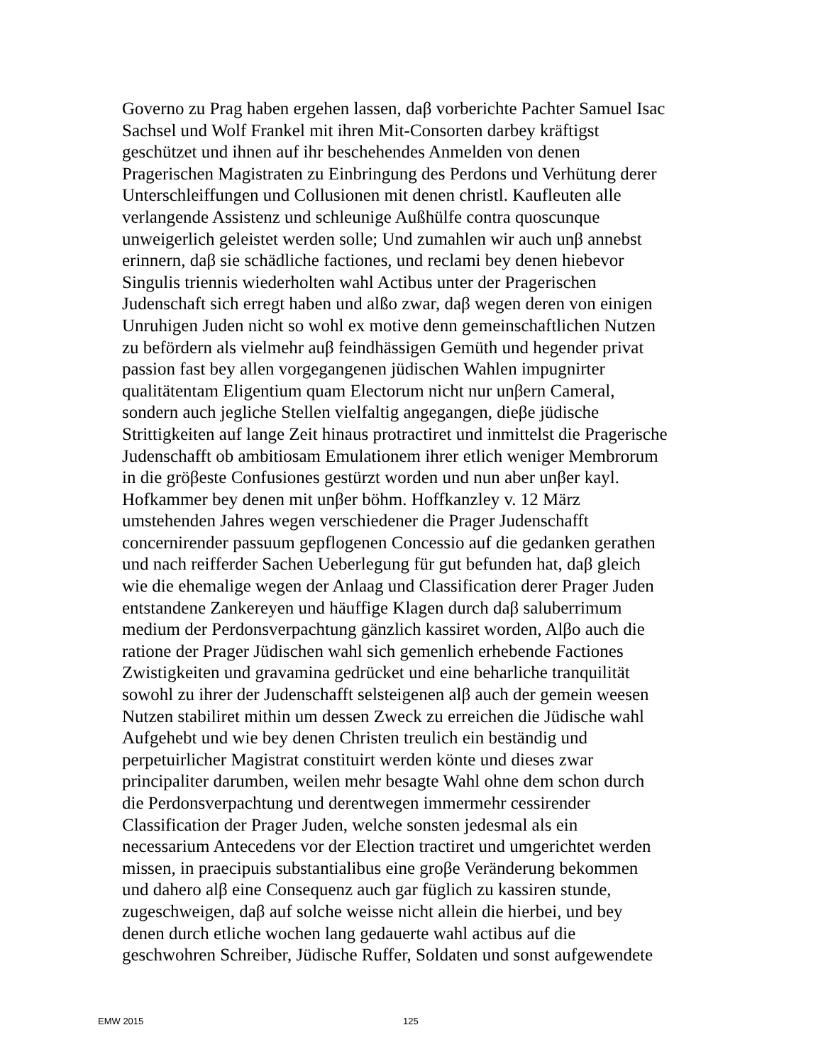Governo zu Prag haben ergehen lassen, daβ vorberichte Pachter Samuel Isac
Sachsel und Wolf Frankel mit ihren Mit-Consorten darbey kräftigst
geschützet und ihnen auf ihr beschehendes Anmelden von denen
Pragerischen Magistraten zu Einbringung des Perdons und Verhütung derer
Unterschleiffungen und Collusionen mit denen christl. Kaufleuten alle
verlangende Assistenz und schleunige Außhülfe contra quoscunque
unweigerlich geleistet werden solle; Und zumahlen wir auch unβ annebst
erinnern, daβ sie schädliche factiones, und reclami bey denen hiebevor
Singulis triennis wiederholten wahl Actibus unter der Pragerischen
Judenschaft sich erregt haben und alßo zwar, daβ wegen deren von einigen
Unruhigen Juden nicht so wohl ex motive denn gemeinschaftlichen Nutzen
zu befördern als vielmehr auβ feindhässigen Gemüth und hegender privat
passion fast bey allen vorgegangenen jüdischen Wahlen impugnirter
qualitätentam Eligentium quam Electorum nicht nur unβern Cameral,
sondern auch jegliche Stellen vielfaltig angegangen, dieβe jüdische
Strittigkeiten auf lange Zeit hinaus protractiret und inmittelst die Pragerische
Judenschafft ob ambitiosam Emulationem ihrer etlich weniger Membrorum
in die gröβeste Confusiones gestürzt worden und nun aber unβer kayl.
Hofkammer bey denen mit unβer böhm. Hoffkanzley v. 12 März
umstehenden Jahres wegen verschiedener die Prager Judenschafft
concernirender passuum gepflogenen Concessio auf die gedanken gerathen
und nach reifferder Sachen Ueberlegung für gut befunden hat, daβ gleich
wie die ehemalige wegen der Anlaag und Classification derer Prager Juden
entstandene Zankereyen und häuffige Klagen durch daβ saluberrimum
medium der Perdonsverpachtung gänzlich kassiret worden, Alβo auch die
ratione der Prager Jüdischen wahl sich gemenlich erhebende Factiones
Zwistigkeiten und gravamina gedrücket und eine beharliche tranquilität
sowohl zu ihrer der Judenschafft selsteigenen alβ auch der gemein weesen
Nutzen stabiliret mithin um dessen Zweck zu erreichen die Jüdische wahl
Aufgehebt und wie bey denen Christen treulich ein beständig und
perpetuirlicher Magistrat constituirt werden könte und dieses zwar
principaliter darumben, weilen mehr besagte Wahl ohne dem schon durch
die Perdonsverpachtung und derentwegen immermehr cessirender
Classification der Prager Juden, welche sonsten jedesmal als ein
necessarium Antecedens vor der Election tractiret und umgerichtet werden
missen, in praecipuis substantialibus eine groβe Veränderung bekommen
und dahero alβ eine Consequenz auch gar füglich zu kassiren stunde,
zugeschweigen, daβ auf solche weisse nicht allein die hierbei, und bey
denen durch etliche wochen lang gedauerte wahl actibus auf die
geschwohren Schreiber, Jüdische Ruffer, Soldaten und sonst aufgewendete
EMW 2015 125